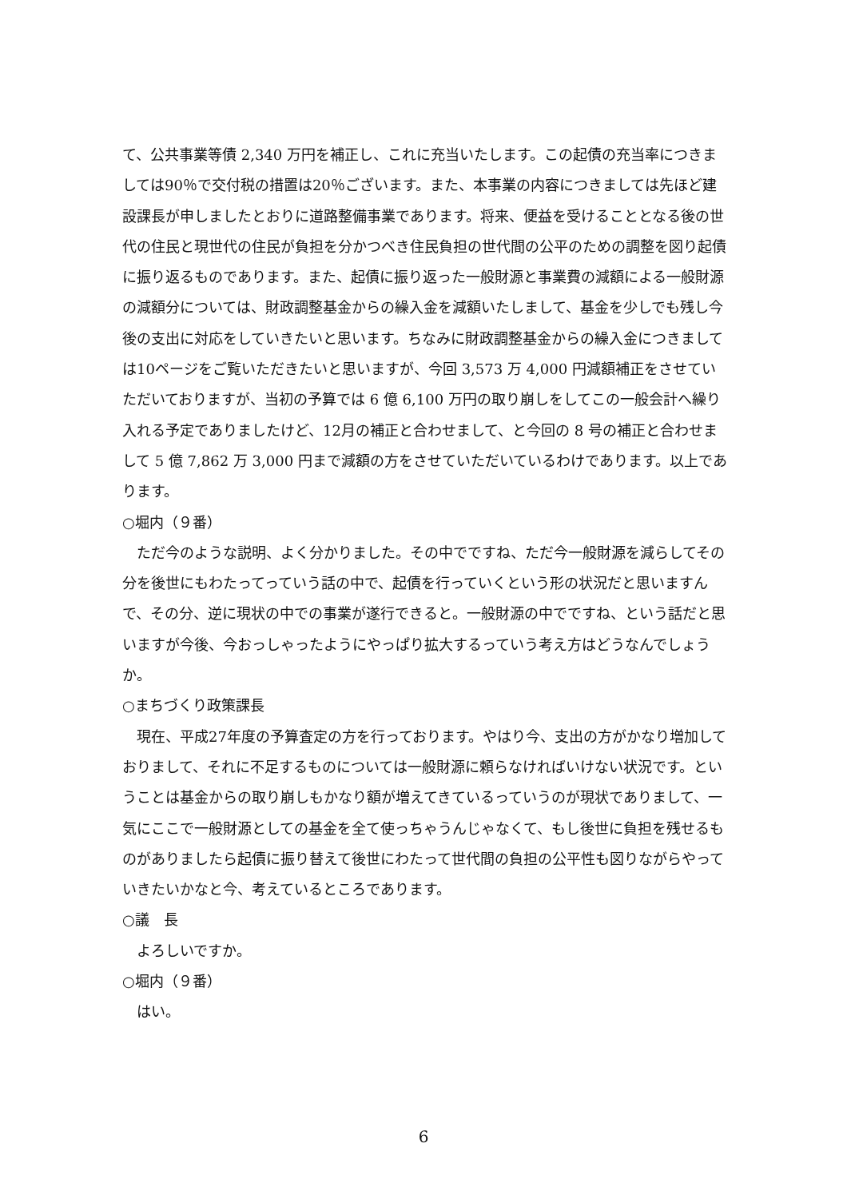て、公共事業等債 2,340 万円を補正し、これに充当いたします。この起債の充当率につきましては90％で交付税の措置は20％ございます。また、本事業の内容につきましては先ほど建設課長が申しましたとおりに道路整備事業であります。将来、便益を受けることとなる後の世代の住民と現世代の住民が負担を分かつべき住民負担の世代間の公平のための調整を図り起債に振り返るものであります。また、起債に振り返った一般財源と事業費の減額による一般財源の減額分については、財政調整基金からの繰入金を減額いたしまして、基金を少しでも残し今後の支出に対応をしていきたいと思います。ちなみに財政調整基金からの繰入金につきましては10ページをご覧いただきたいと思いますが、今回 3,573 万 4,000 円減額補正をさせていただいておりますが、当初の予算では 6 億 6,100 万円の取り崩しをしてこの一般会計へ繰り入れる予定でありましたけど、12月の補正と合わせまして、と今回の 8 号の補正と合わせまして 5 億 7,862 万 3,000 円まで減額の方をさせていただいているわけであります。以上であります。
○堀内（９番）
ただ今のような説明、よく分かりました。その中でですね、ただ今一般財源を減らしてその分を後世にもわたってっていう話の中で、起債を行っていくという形の状況だと思いますんで、その分、逆に現状の中での事業が遂行できると。一般財源の中でですね、という話だと思いますが今後、今おっしゃったようにやっぱり拡大するっていう考え方はどうなんでしょうか。
○まちづくり政策課長
現在、平成27年度の予算査定の方を行っております。やはり今、支出の方がかなり増加しておりまして、それに不足するものについては一般財源に頼らなければいけない状況です。ということは基金からの取り崩しもかなり額が増えてきているっていうのが現状でありまして、一気にここで一般財源としての基金を全て使っちゃうんじゃなくて、もし後世に負担を残せるものがありましたら起債に振り替えて後世にわたって世代間の負担の公平性も図りながらやっていきたいかなと今、考えているところであります。
○議　長
よろしいですか。
○堀内（９番）
はい。
6